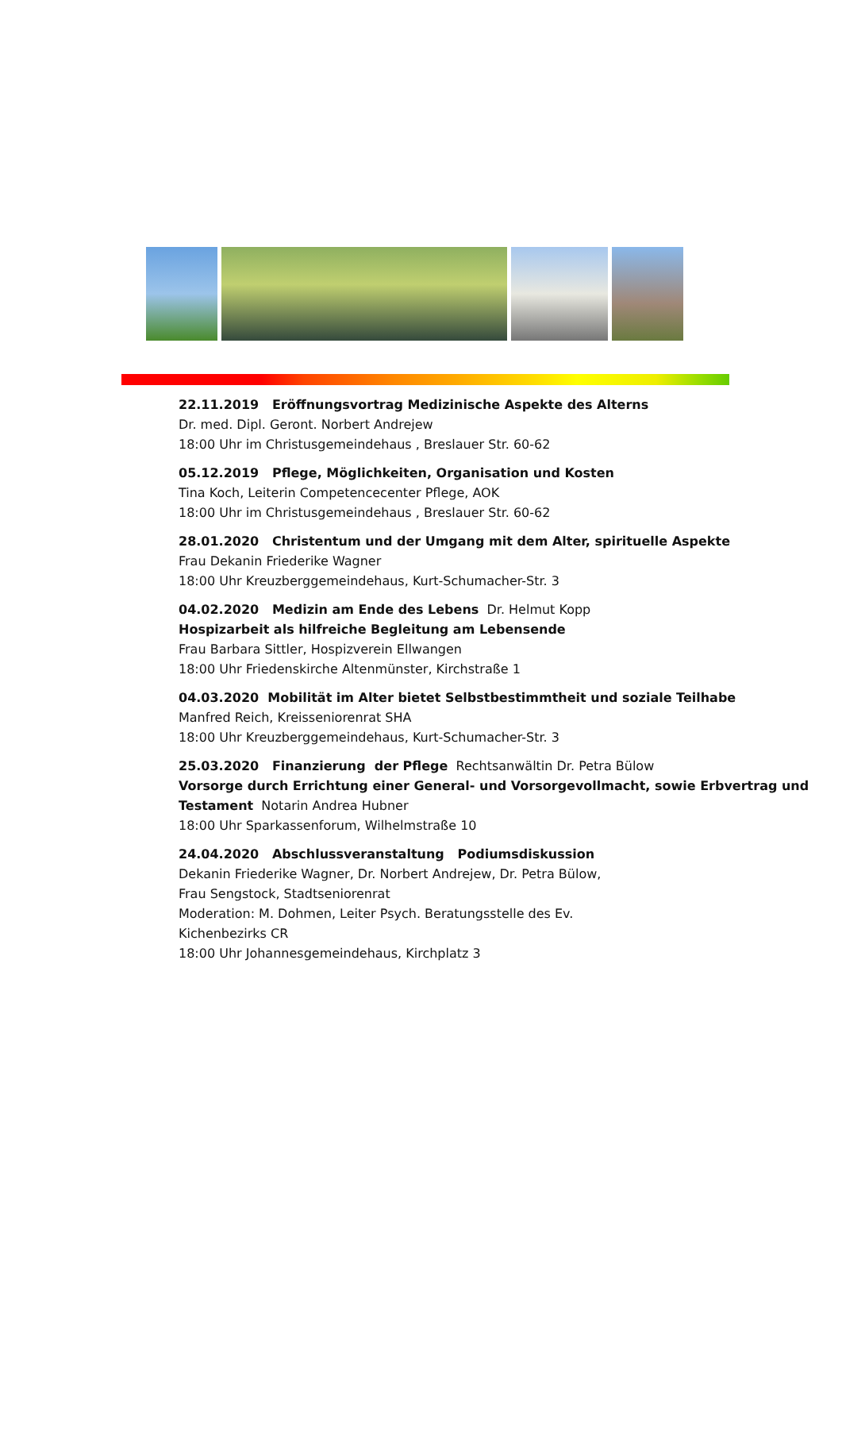22.11.2019 Eröffnungsvortrag Medizinische Aspekte des Alterns
Dr. med. Dipl. Geront. Norbert Andrejew
18:00 Uhr im Christusgemeindehaus , Breslauer Str. 60-62
05.12.2019 Pflege, Möglichkeiten, Organisation und Kosten
Tina Koch, Leiterin Competencecenter Pflege, AOK
18:00 Uhr im Christusgemeindehaus , Breslauer Str. 60-62
28.01.2020 Christentum und der Umgang mit dem Alter, spirituelle Aspekte
Frau Dekanin Friederike Wagner
18:00 Uhr Kreuzberggemeindehaus, Kurt-Schumacher-Str. 3
04.02.2020 Medizin am Ende des Lebens Dr. Helmut Kopp
Hospizarbeit als hilfreiche Begleitung am Lebensende
Frau Barbara Sittler, Hospizverein Ellwangen
18:00 Uhr Friedenskirche Altenmünster, Kirchstraße 1
04.03.2020 Mobilität im Alter bietet Selbstbestimmtheit und soziale Teilhabe
Manfred Reich, Kreisseniorenrat SHA
18:00 Uhr Kreuzberggemeindehaus, Kurt-Schumacher-Str. 3
25.03.2020 Finanzierung der Pflege Rechtsanwältin Dr. Petra Bülow
Vorsorge durch Errichtung einer General- und Vorsorgevollmacht, sowie Erbvertrag und Testament Notarin Andrea Hubner
18:00 Uhr Sparkassenforum, Wilhelmstraße 10
24.04.2020 Abschlussveranstaltung Podiumsdiskussion
Dekanin Friederike Wagner, Dr. Norbert Andrejew, Dr. Petra Bülow,
Frau Sengstock, Stadtseniorenrat
Moderation: M. Dohmen, Leiter Psych. Beratungsstelle des Ev.
Kichenbezirks CR
18:00 Uhr Johannesgemeindehaus, Kirchplatz 3